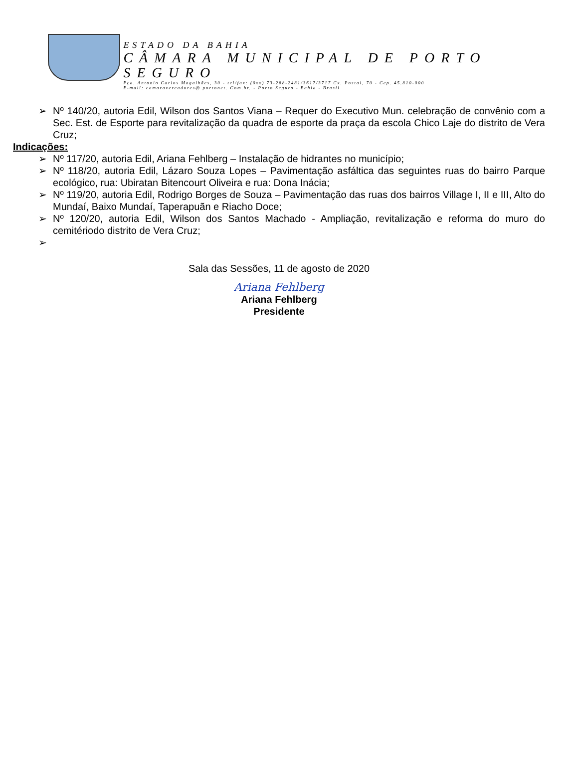ESTADO DA BAHIA
CÂMARA MUNICIPAL DE PORTO SEGURO
Pça. Antonio Carlos Magalhães, 30 - tel/fax: (0xx) 73-288-2481/3617/3717 Cx. Postal, 70 - Cep. 45.810-000
E-mail: camaravereadores@ portonet. Com.br. - Porto Seguro - Bahia - Brasil
➢ Nº 140/20, autoria Edil, Wilson dos Santos Viana – Requer do Executivo Mun. celebração de convênio com a Sec. Est. de Esporte para revitalização da quadra de esporte da praça da escola Chico Laje do distrito de Vera Cruz;
Indicações:
➢ Nº 117/20, autoria Edil, Ariana Fehlberg – Instalação de hidrantes no município;
➢ Nº 118/20, autoria Edil, Lázaro Souza Lopes – Pavimentação asfáltica das seguintes ruas do bairro Parque ecológico, rua: Ubiratan Bitencourt Oliveira e rua: Dona Inácia;
➢ Nº 119/20, autoria Edil, Rodrigo Borges de Souza – Pavimentação das ruas dos bairros Village I, II e III, Alto do Mundaí, Baixo Mundaí, Taperapuãn e Riacho Doce;
➢ Nº 120/20, autoria Edil, Wilson dos Santos Machado - Ampliação, revitalização e reforma do muro do cemitériodo distrito de Vera Cruz;
➢
Sala das Sessões, 11 de agosto de 2020
Ariana Fehlberg
Ariana Fehlberg
Presidente